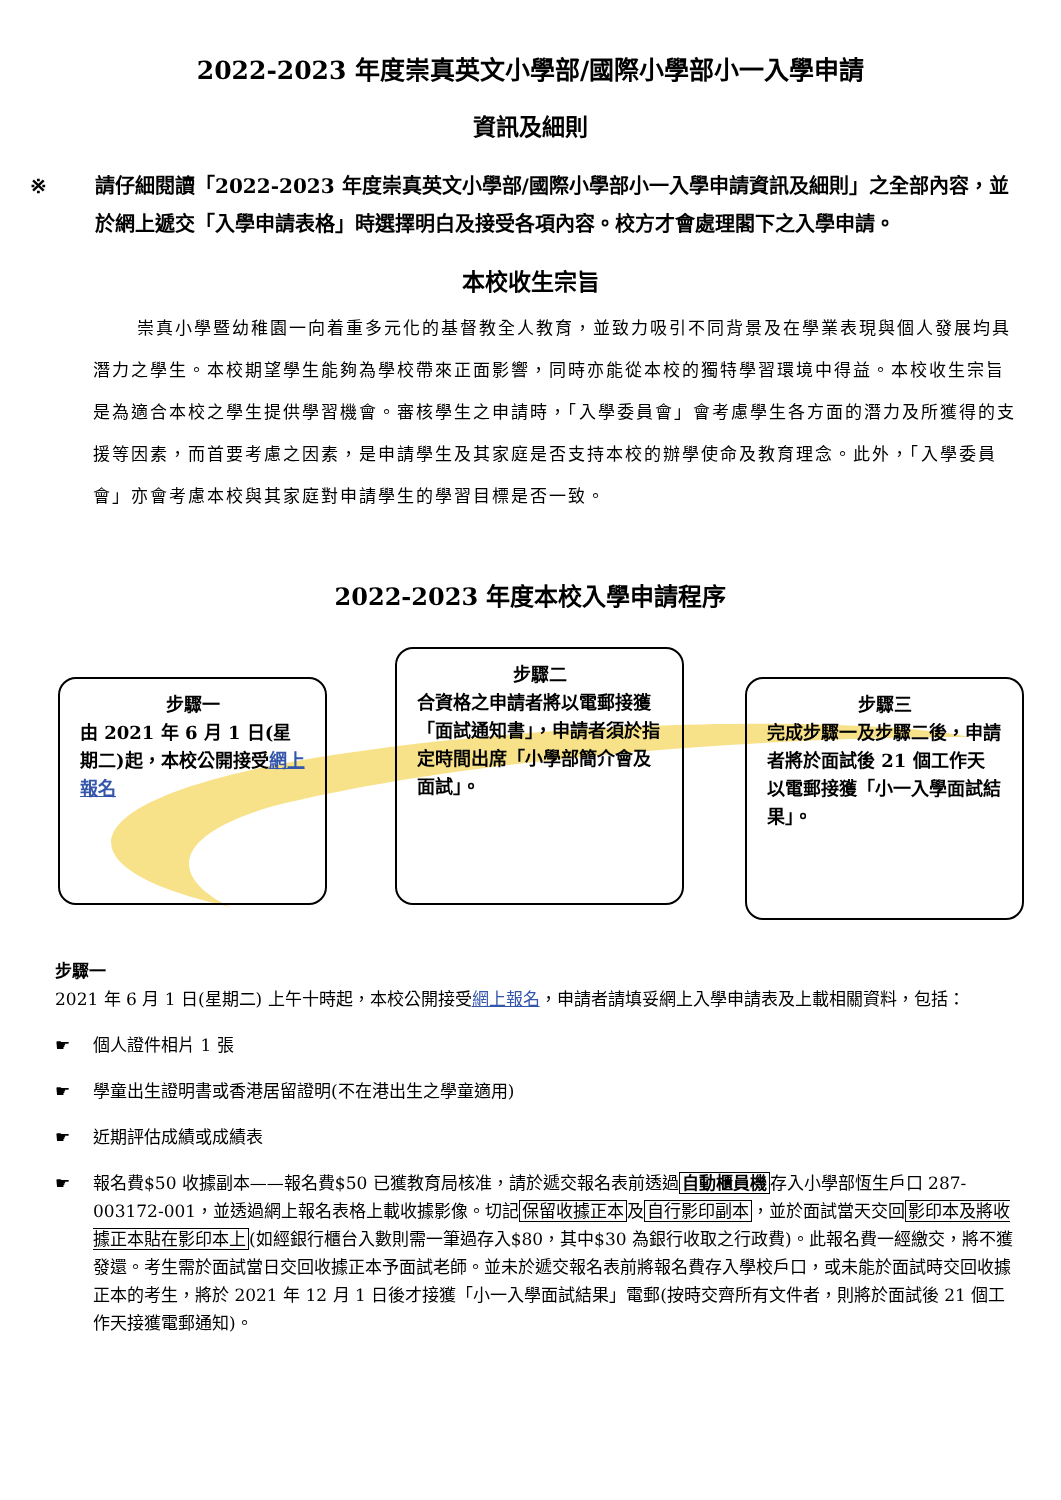2022-2023 年度崇真英文小學部/國際小學部小一入學申請
資訊及細則
※ 請仔細閱讀「2022-2023 年度崇真英文小學部/國際小學部小一入學申請資訊及細則」之全部內容，並於網上遞交「入學申請表格」時選擇明白及接受各項內容。校方才會處理閣下之入學申請。
本校收生宗旨
崇真小學暨幼稚園一向着重多元化的基督教全人教育，並致力吸引不同背景及在學業表現與個人發展均具潛力之學生。本校期望學生能夠為學校帶來正面影響，同時亦能從本校的獨特學習環境中得益。本校收生宗旨是為適合本校之學生提供學習機會。審核學生之申請時，「入學委員會」會考慮學生各方面的潛力及所獲得的支援等因素，而首要考慮之因素，是申請學生及其家庭是否支持本校的辦學使命及教育理念。此外，「入學委員會」亦會考慮本校與其家庭對申請學生的學習目標是否一致。
2022-2023 年度本校入學申請程序
步驟一
由 2021 年 6 月 1 日(星期二)起，本校公開接受網上報名
步驟二
合資格之申請者將以電郵接獲「面試通知書」，申請者須於指定時間出席「小學部簡介會及面試」。
步驟三
完成步驟一及步驟二後，申請者將於面試後 21 個工作天以電郵接獲「小一入學面試結果」。
步驟一
2021 年 6 月 1 日(星期二) 上午十時起，本校公開接受網上報名，申請者請填妥網上入學申請表及上載相關資料，包括：
☛ 個人證件相片 1 張
☛ 學童出生證明書或香港居留證明(不在港出生之學童適用)
☛ 近期評估成績或成績表
☛ 報名費$50 收據副本——報名費$50 已獲教育局核准，請於遞交報名表前透過自動櫃員機存入小學部恆生戶口 287-003172-001，並透過網上報名表格上載收據影像。切記保留收據正本及自行影印副本，並於面試當天交回影印本及將收據正本貼在影印本上(如經銀行櫃台入數則需一筆過存入$80，其中$30 為銀行收取之行政費)。此報名費一經繳交，將不獲發還。考生需於面試當日交回收據正本予面試老師。並未於遞交報名表前將報名費存入學校戶口，或未能於面試時交回收據正本的考生，將於 2021 年 12 月 1 日後才接獲「小一入學面試結果」電郵(按時交齊所有文件者，則將於面試後 21 個工作天接獲電郵通知)。